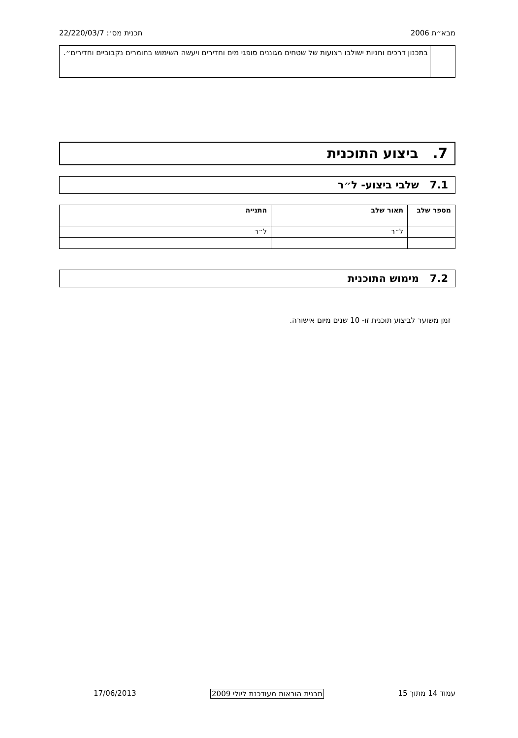מבא״ת 2006 תכנית מס׳: 22/220/03/7
בתכנון דרכים וחניות ישולבו רצועות של שטחים מגוננים סופגי מים וחדירים ויעשה השימוש בחומרים נקבוביים וחדירים״.
7. ביצוע התוכנית
7.1 שלבי ביצוע- ל״ר
| מספר שלב | תאור שלב | התנייה |
| --- | --- | --- |
| | ל״ר | ל״ר |
7.2 מימוש התוכנית
זמן משוער לביצוע תוכנית זו- 10 שנים מיום אישורה.
עמוד 14 מתוך 15 תבנית הוראות מעודכנת ליולי 2009 17/06/2013